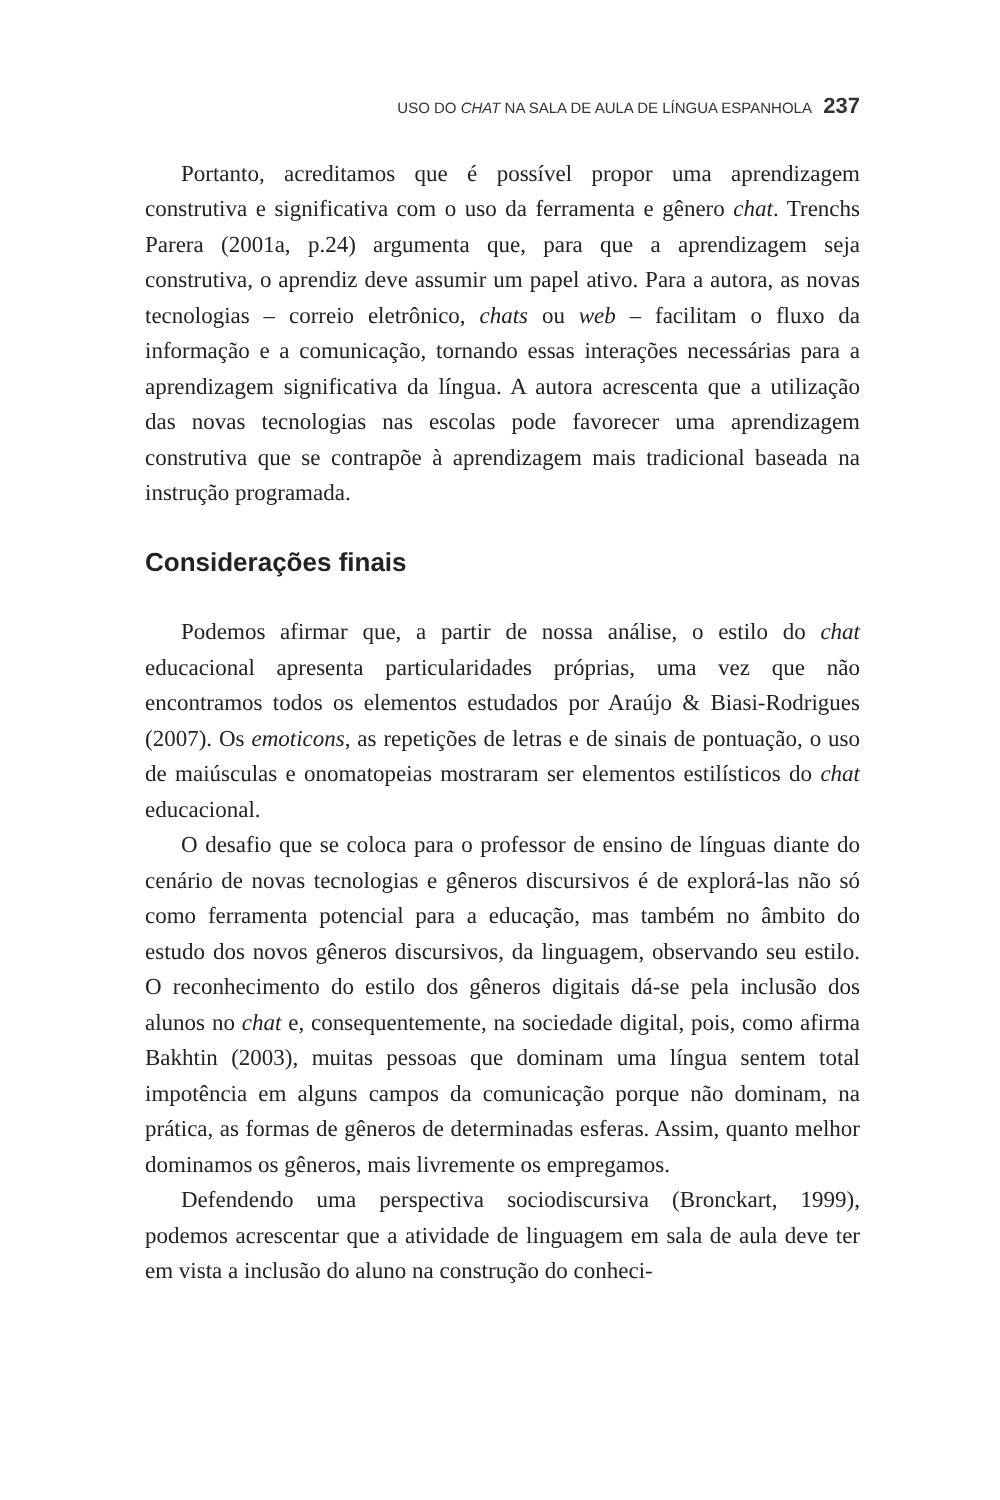USO DO CHAT NA SALA DE AULA DE LÍNGUA ESPANHOLA 237
Portanto, acreditamos que é possível propor uma aprendizagem construtiva e significativa com o uso da ferramenta e gênero chat. Trenchs Parera (2001a, p.24) argumenta que, para que a aprendizagem seja construtiva, o aprendiz deve assumir um papel ativo. Para a autora, as novas tecnologias – correio eletrônico, chats ou web – facilitam o fluxo da informação e a comunicação, tornando essas interações necessárias para a aprendizagem significativa da língua. A autora acrescenta que a utilização das novas tecnologias nas escolas pode favorecer uma aprendizagem construtiva que se contrapõe à aprendizagem mais tradicional baseada na instrução programada.
Considerações finais
Podemos afirmar que, a partir de nossa análise, o estilo do chat educacional apresenta particularidades próprias, uma vez que não encontramos todos os elementos estudados por Araújo & Biasi-Rodrigues (2007). Os emoticons, as repetições de letras e de sinais de pontuação, o uso de maiúsculas e onomatopeias mostraram ser elementos estilísticos do chat educacional.
O desafio que se coloca para o professor de ensino de línguas diante do cenário de novas tecnologias e gêneros discursivos é de explorá-las não só como ferramenta potencial para a educação, mas também no âmbito do estudo dos novos gêneros discursivos, da linguagem, observando seu estilo. O reconhecimento do estilo dos gêneros digitais dá-se pela inclusão dos alunos no chat e, consequentemente, na sociedade digital, pois, como afirma Bakhtin (2003), muitas pessoas que dominam uma língua sentem total impotência em alguns campos da comunicação porque não dominam, na prática, as formas de gêneros de determinadas esferas. Assim, quanto melhor dominamos os gêneros, mais livremente os empregamos.
Defendendo uma perspectiva sociodiscursiva (Bronckart, 1999), podemos acrescentar que a atividade de linguagem em sala de aula deve ter em vista a inclusão do aluno na construção do conheci-